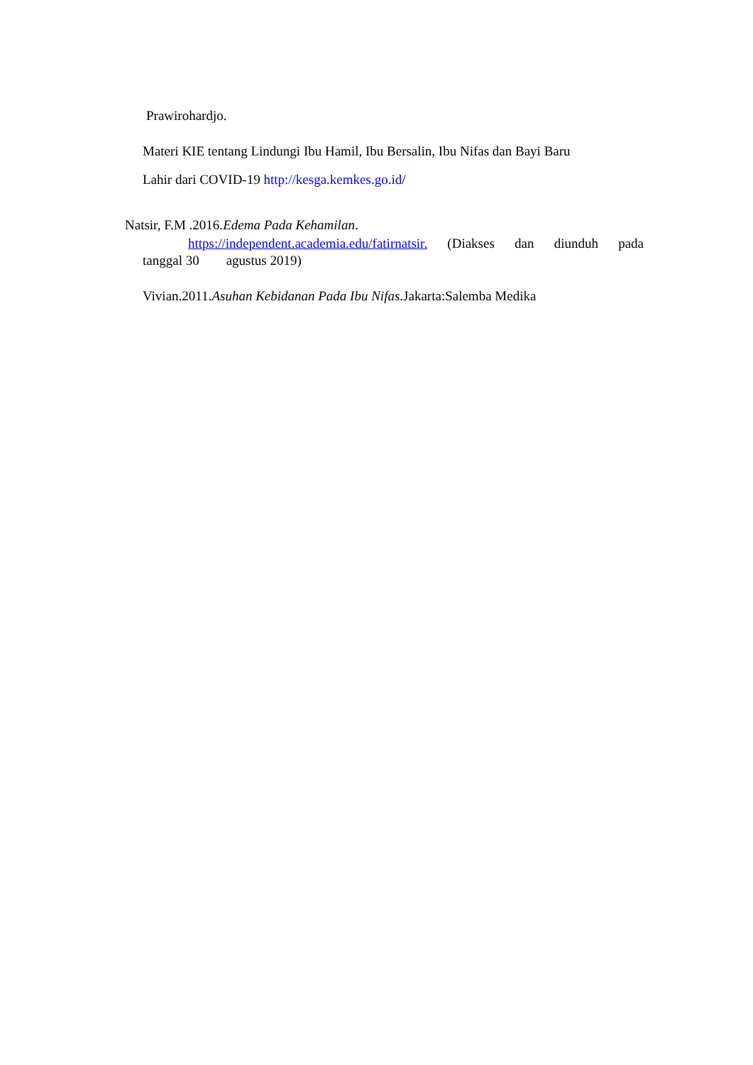Prawirohardjo.
Materi KIE tentang Lindungi Ibu Hamil, Ibu Bersalin, Ibu Nifas dan Bayi Baru
Lahir dari COVID-19 http://kesga.kemkes.go.id/
Natsir, F.M .2016.Edema Pada Kehamilan.
https://independent.academia.edu/fatirnatsir. (Diakses dan diunduh pada
tanggal 30 agustus 2019)
Vivian.2011.Asuhan Kebidanan Pada Ibu Nifas.Jakarta:Salemba Medika